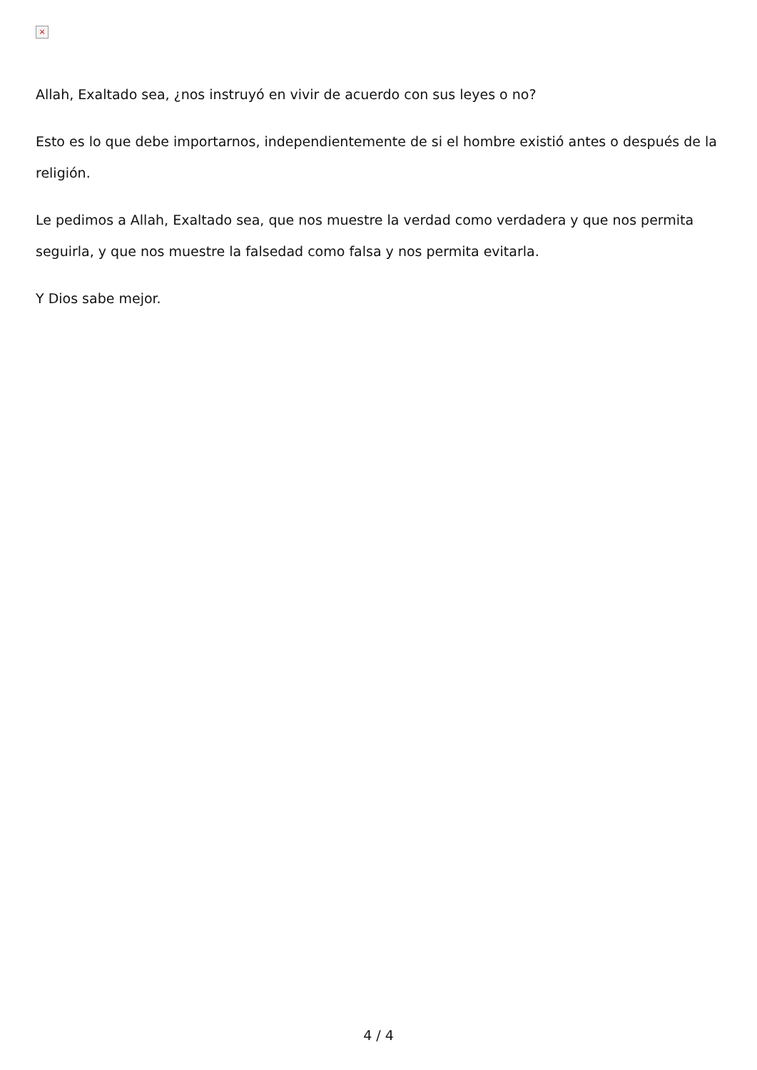×
Allah, Exaltado sea, ¿nos instruyó en vivir de acuerdo con sus leyes o no?
Esto es lo que debe importarnos, independientemente de si el hombre existió antes o después de la religión.
Le pedimos a Allah, Exaltado sea, que nos muestre la verdad como verdadera y que nos permita seguirla, y que nos muestre la falsedad como falsa y nos permita evitarla.
Y Dios sabe mejor.
4 / 4